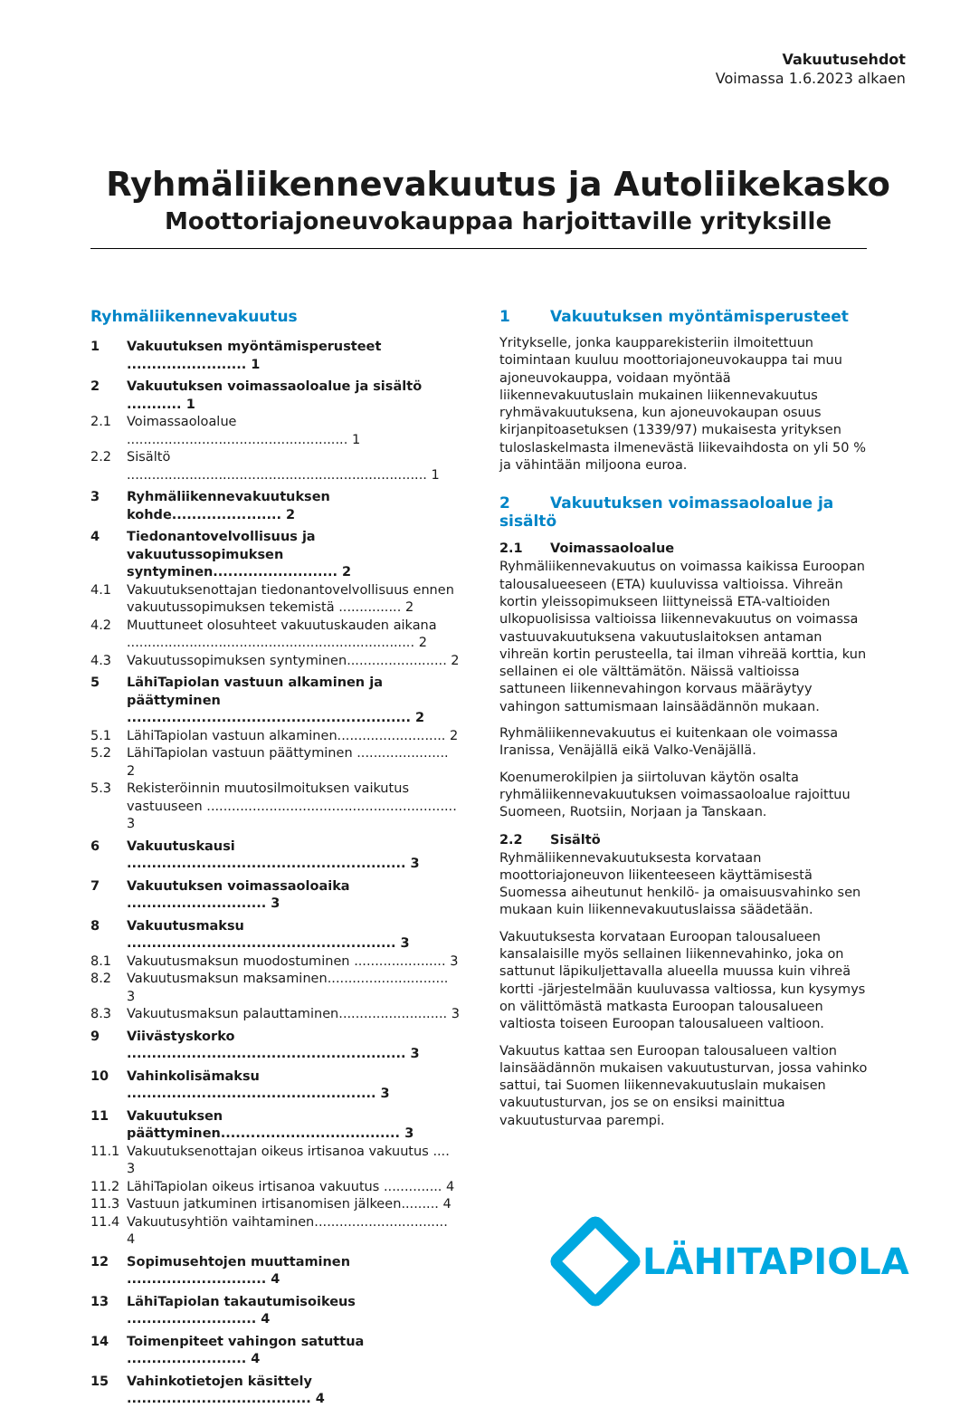Vakuutusehdot
Voimassa 1.6.2023 alkaen
Ryhmäliikennevakuutus ja Autoliikekasko
Moottoriajoneuvokauppaa harjoittaville yrityksille
Ryhmäliikennevakuutus
1 Vakuutuksen myöntämisperusteet ........................ 1
2 Vakuutuksen voimassaoloalue ja sisältö ........... 1
2.1 Voimassaoloalue ..................................................... 1
2.2 Sisältö ........................................................................ 1
3 Ryhmäliikennevakuutuksen kohde...................... 2
4 Tiedonantovelvollisuus ja vakuutussopimuksen syntyminen......................... 2
4.1 Vakuutuksenottajan tiedonantovelvollisuus ennen vakuutussopimuksen tekemistä ............... 2
4.2 Muuttuneet olosuhteet vakuutuskauden aikana ..................................................................... 2
4.3 Vakuutussopimuksen syntyminen........................ 2
5 LähiTapiolan vastuun alkaminen ja päättyminen ......................................................... 2
5.1 LähiTapiolan vastuun alkaminen.......................... 2
5.2 LähiTapiolan vastuun päättyminen ...................... 2
5.3 Rekisteröinnin muutosilmoituksen vaikutus vastuuseen ............................................................ 3
6 Vakuutuskausi ........................................................ 3
7 Vakuutuksen voimassaoloaika ............................ 3
8 Vakuutusmaksu ...................................................... 3
8.1 Vakuutusmaksun muodostuminen ...................... 3
8.2 Vakuutusmaksun maksaminen............................. 3
8.3 Vakuutusmaksun palauttaminen.......................... 3
9 Viivästyskorko ........................................................ 3
10 Vahinkolisämaksu .................................................. 3
11 Vakuutuksen päättyminen.................................... 3
11.1 Vakuutuksenottajan oikeus irtisanoa vakuutus .... 3
11.2 LähiTapiolan oikeus irtisanoa vakuutus .............. 4
11.3 Vastuun jatkuminen irtisanomisen jälkeen......... 4
11.4 Vakuutusyhtiön vaihtaminen................................ 4
12 Sopimusehtojen muuttaminen ............................ 4
13 LähiTapiolan takautumisoikeus .......................... 4
14 Toimenpiteet vahingon satuttua ........................ 4
15 Vahinkotietojen käsittely ..................................... 4
1 Vakuutuksen myöntämisperusteet
Yritykselle, jonka kaupparekisteriin ilmoitettuun toimintaan kuuluu moottoriajoneuvokauppa tai muu ajoneuvokauppa, voidaan myöntää liikennevakuutuslain mukainen liikennevakuutus ryhmävakuutuksena, kun ajoneuvokaupan osuus kirjanpitoasetuksen (1339/97) mukaisesta yrityksen tuloslaskelmasta ilmenevästä liikevaihdosta on yli 50 % ja vähintään miljoona euroa.
2 Vakuutuksen voimassaoloalue ja sisältö
2.1 Voimassaoloalue
Ryhmäliikennevakuutus on voimassa kaikissa Euroopan talousalueeseen (ETA) kuuluvissa valtioissa. Vihreän kortin yleissopimukseen liittyneissä ETA-valtioiden ulkopuolisissa valtioissa liikennevakuutus on voimassa vastuuvakuutuksena vakuutuslaitoksen antaman vihreän kortin perusteella, tai ilman vihreää korttia, kun sellainen ei ole välttämätön. Näissä valtioissa sattuneen liikennevahingon korvaus määräytyy vahingon sattumismaan lainsäädännön mukaan.
Ryhmäliikennevakuutus ei kuitenkaan ole voimassa Iranissa, Venäjällä eikä Valko-Venäjällä.
Koenumerokilpien ja siirtoluvan käytön osalta ryhmäliikennevakuutuksen voimassaoloalue rajoittuu Suomeen, Ruotsiin, Norjaan ja Tanskaan.
2.2 Sisältö
Ryhmäliikennevakuutuksesta korvataan moottoriajoneuvon liikenteeseen käyttämisestä Suomessa aiheutunut henkilö- ja omaisuusvahinko sen mukaan kuin liikennevakuutuslaissa säädetään.
Vakuutuksesta korvataan Euroopan talousalueen kansalaisille myös sellainen liikennevahinko, joka on sattunut läpikuljettavalla alueella muussa kuin vihreä kortti -järjestelmään kuuluvassa valtiossa, kun kysymys on välittömästä matkasta Euroopan talousalueen valtiosta toiseen Euroopan talousalueen valtioon.
Vakuutus kattaa sen Euroopan talousalueen valtion lainsäädännön mukaisen vakuutusturvan, jossa vahinko sattui, tai Suomen liikennevakuutuslain mukaisen vakuutusturvan, jos se on ensiksi mainittua vakuutusturvaa parempi.
LÄHITAPIOLA